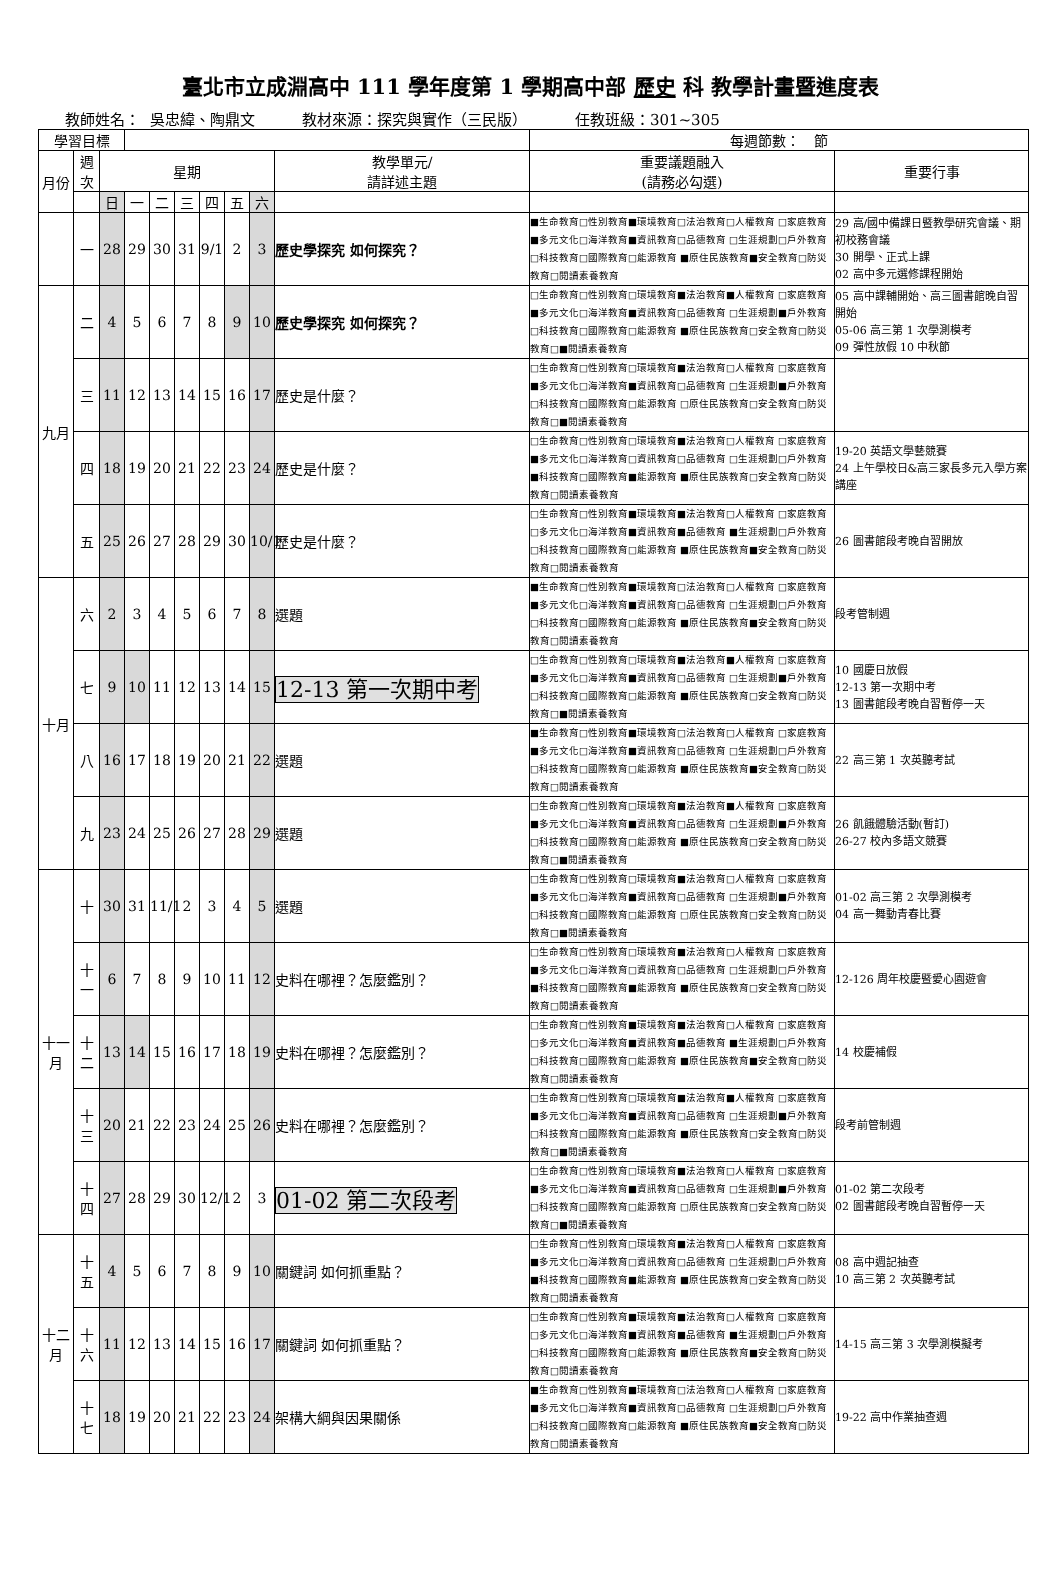臺北市立成淵高中 111 學年度第 1 學期高中部 歷史 科 教學計畫暨進度表
教師姓名： 吳忠緯、陶鼎文 教材來源：探究與實作（三民版） 任教班級：301~305
| 學習目標 | | | | | | | | | | 每週節數： 節 | |
| 月份 | 週次 | 星期 | | | | | | | 教學單元/ 請詳述主題 | 重要議題融入 (請務必勾選) | 重要行事 |
| | | 日 | 一 | 二 | 三 | 四 | 五 | 六 | | | |
| | 一 | 28 | 29 | 30 | 31 | 9/1 | 2 | 3 | 歷史學探究 如何探究？ | ■生命教育□性別教育■環境教育□法治教育□人權教育 □家庭教育■多元文化□海洋教育■資訊教育□品德教育 □生涯規劃□戶外教育□科技教育□國際教育□能源教育 ■原住民族教育■安全教育□防災教育□閱讀素養教育 | 29 高/國中備課日暨教學研究會議、期初校務會議 30 開學、正式上課 02 高中多元選修課程開始 |
| 九月 | 二 | 4 | 5 | 6 | 7 | 8 | 9 | 10 | 歷史學探究 如何探究？ | □生命教育□性別教育□環境教育■法治教育■人權教育 □家庭教育■多元文化□海洋教育■資訊教育□品德教育 □生涯規劃■戶外教育□科技教育□國際教育□能源教育 ■原住民族教育□安全教育□防災教育□■閱讀素養教育 | 05 高中課輔開始、高三圖書館晚自習開始 05-06 高三第 1 次學測模考 09 彈性放假 10 中秋節 |
| | 三 | 11 | 12 | 13 | 14 | 15 | 16 | 17 | 歷史是什麼？ | □生命教育□性別教育□環境教育■法治教育□人權教育 □家庭教育■多元文化□海洋教育■資訊教育□品德教育 □生涯規劃■戶外教育□科技教育□國際教育□能源教育 □原住民族教育□安全教育□防災教育□■閱讀素養教育 | |
| | 四 | 18 | 19 | 20 | 21 | 22 | 23 | 24 | 歷史是什麼？ | □生命教育□性別教育□環境教育■法治教育□人權教育 □家庭教育■多元文化□海洋教育□資訊教育□品德教育 □生涯規劃□戶外教育■科技教育□國際教育■能源教育 ■原住民族教育□安全教育□防災教育□閱讀素養教育 | 19-20 英語文學藝競賽 24 上午學校日&高三家長多元入學方案講座 |
| | 五 | 25 | 26 | 27 | 28 | 29 | 30 | 10/1 | 歷史是什麼？ | □生命教育□性別教育■環境教育■法治教育□人權教育 □家庭教育□多元文化□海洋教育■資訊教育■品德教育 ■生涯規劃□戶外教育□科技教育□國際教育□能源教育 ■原住民族教育■安全教育□防災教育□閱讀素養教育 | 26 圖書館段考晚自習開放 |
| 十月 | 六 | 2 | 3 | 4 | 5 | 6 | 7 | 8 | 選題 | ■生命教育□性別教育■環境教育□法治教育□人權教育 □家庭教育■多元文化□海洋教育■資訊教育□品德教育 □生涯規劃□戶外教育□科技教育□國際教育□能源教育 ■原住民族教育■安全教育□防災教育□閱讀素養教育 | 段考管制週 |
| | 七 | 9 | 10 | 11 | 12 | 13 | 14 | 15 | 12-13 第一次期中考 | □生命教育□性別教育□環境教育■法治教育■人權教育 □家庭教育■多元文化□海洋教育■資訊教育□品德教育 □生涯規劃■戶外教育□科技教育□國際教育□能源教育 ■原住民族教育□安全教育□防災教育□■閱讀素養教育 | 10 國慶日放假 12-13 第一次期中考 13 圖書館段考晚自習暫停一天 |
| | 八 | 16 | 17 | 18 | 19 | 20 | 21 | 22 | 選題 | ■生命教育□性別教育■環境教育□法治教育□人權教育 □家庭教育■多元文化□海洋教育■資訊教育□品德教育 □生涯規劃□戶外教育□科技教育□國際教育□能源教育 ■原住民族教育■安全教育□防災教育□閱讀素養教育 | 22 高三第 1 次英聽考試 |
| | 九 | 23 | 24 | 25 | 26 | 27 | 28 | 29 | 選題 | □生命教育□性別教育□環境教育■法治教育■人權教育 □家庭教育■多元文化□海洋教育■資訊教育□品德教育 □生涯規劃■戶外教育□科技教育□國際教育□能源教育 ■原住民族教育□安全教育□防災教育□■閱讀素養教育 | 26 飢餓體驗活動(暫訂) 26-27 校內多語文競賽 |
| 十一月 | 十 | 30 | 31 | 11/1 | 2 | 3 | 4 | 5 | 選題 | □生命教育□性別教育□環境教育■法治教育□人權教育 □家庭教育■多元文化□海洋教育■資訊教育□品德教育 □生涯規劃■戶外教育□科技教育□國際教育□能源教育 □原住民族教育□安全教育□防災教育□■閱讀素養教育 | 01-02 高三第 2 次學測模考 04 高一舞動青春比賽 |
| | 十一 | 6 | 7 | 8 | 9 | 10 | 11 | 12 | 史料在哪裡？怎麼鑑別？ | □生命教育□性別教育□環境教育■法治教育□人權教育 □家庭教育■多元文化□海洋教育□資訊教育□品德教育 □生涯規劃□戶外教育■科技教育□國際教育■能源教育 ■原住民族教育□安全教育□防災教育□閱讀素養教育 | 12-126 周年校慶暨愛心園遊會 |
| | 十二 | 13 | 14 | 15 | 16 | 17 | 18 | 19 | 史料在哪裡？怎麼鑑別？ | □生命教育□性別教育■環境教育■法治教育□人權教育 □家庭教育□多元文化□海洋教育■資訊教育■品德教育 ■生涯規劃□戶外教育□科技教育□國際教育□能源教育 ■原住民族教育■安全教育□防災教育□閱讀素養教育 | 14 校慶補假 |
| | 十三 | 20 | 21 | 22 | 23 | 24 | 25 | 26 | 史料在哪裡？怎麼鑑別？ | □生命教育□性別教育□環境教育■法治教育■人權教育 □家庭教育■多元文化□海洋教育■資訊教育□品德教育 □生涯規劃■戶外教育□科技教育□國際教育□能源教育 ■原住民族教育□安全教育□防災教育□■閱讀素養教育 | 段考前管制週 |
| | 十四 | 27 | 28 | 29 | 30 | 12/1 | 2 | 3 | 01-02 第二次段考 | □生命教育□性別教育□環境教育■法治教育□人權教育 □家庭教育■多元文化□海洋教育■資訊教育□品德教育 □生涯規劃■戶外教育□科技教育□國際教育□能源教育 □原住民族教育□安全教育□防災教育□■閱讀素養教育 | 01-02 第二次段考 02 圖書館段考晚自習暫停一天 |
| 十二月 | 十五 | 4 | 5 | 6 | 7 | 8 | 9 | 10 | 關鍵詞 如何抓重點？ | □生命教育□性別教育□環境教育■法治教育□人權教育 □家庭教育■多元文化□海洋教育□資訊教育□品德教育 □生涯規劃□戶外教育■科技教育□國際教育■能源教育 ■原住民族教育□安全教育□防災教育□閱讀素養教育 | 08 高中週記抽查 10 高三第 2 次英聽考試 |
| | 十六 | 11 | 12 | 13 | 14 | 15 | 16 | 17 | 關鍵詞 如何抓重點？ | □生命教育□性別教育■環境教育■法治教育□人權教育 □家庭教育□多元文化□海洋教育■資訊教育■品德教育 ■生涯規劃□戶外教育□科技教育□國際教育□能源教育 ■原住民族教育■安全教育□防災教育□閱讀素養教育 | 14-15 高三第 3 次學測模擬考 |
| | 十七 | 18 | 19 | 20 | 21 | 22 | 23 | 24 | 架構大綱與因果關係 | ■生命教育□性別教育■環境教育□法治教育□人權教育 □家庭教育■多元文化□海洋教育■資訊教育□品德教育 □生涯規劃□戶外教育□科技教育□國際教育□能源教育 ■原住民族教育■安全教育□防災教育□閱讀素養教育 | 19-22 高中作業抽查週 |